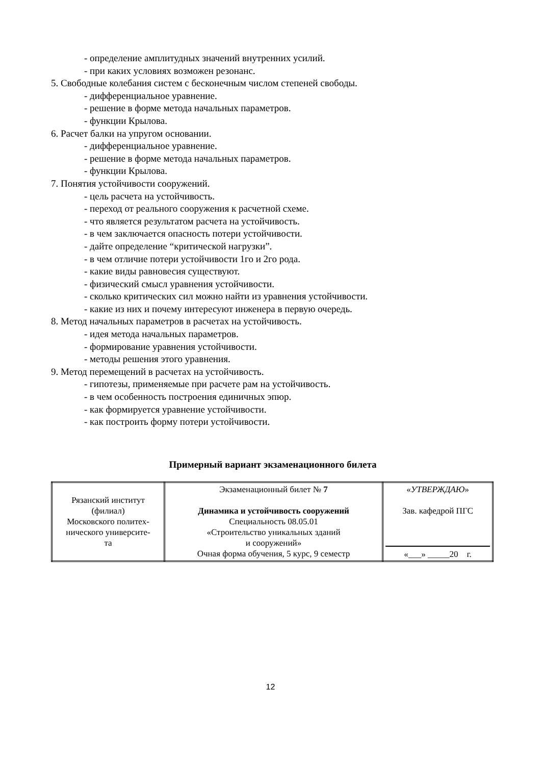- определение амплитудных значений внутренних усилий.
- при каких условиях возможен резонанс.
5. Свободные колебания систем с бесконечным числом степеней свободы.
- дифференциальное уравнение.
- решение в форме метода начальных параметров.
- функции Крылова.
6. Расчет балки на упругом основании.
- дифференциальное уравнение.
- решение в форме метода начальных параметров.
- функции Крылова.
7. Понятия устойчивости сооружений.
- цель расчета на устойчивость.
- переход от реального сооружения к расчетной схеме.
- что является результатом расчета на устойчивость.
- в чем заключается опасность потери устойчивости.
- дайте определение “критической нагрузки”.
- в чем отличие потери устойчивости 1го и 2го рода.
- какие виды равновесия существуют.
- физический смысл уравнения устойчивости.
- сколько критических сил можно найти из уравнения устойчивости.
- какие из них и почему интересуют инженера в первую очередь.
8. Метод начальных параметров в расчетах на устойчивость.
- идея метода начальных параметров.
- формирование уравнения устойчивости.
- методы решения этого уравнения.
9. Метод перемещений в расчетах на устойчивость.
- гипотезы, применяемые при расчете рам на устойчивость.
- в чем особенность построения единичных эпюр.
- как формируется уравнение устойчивости.
- как построить форму потери устойчивости.
Примерный вариант экзаменационного билета
| Рязанский институт (филиал) Московского политех- нического университе- та | Экзаменационный билет № 7 Динамика и устойчивость сооружений Специальность 08.05.01 «Строительство уникальных зданий и сооружений» Очная форма обучения, 5 курс, 9 семестр | « УТВЕРЖДАЮ » Зав. кафедрой ПГС «___» _____20 г. |
12